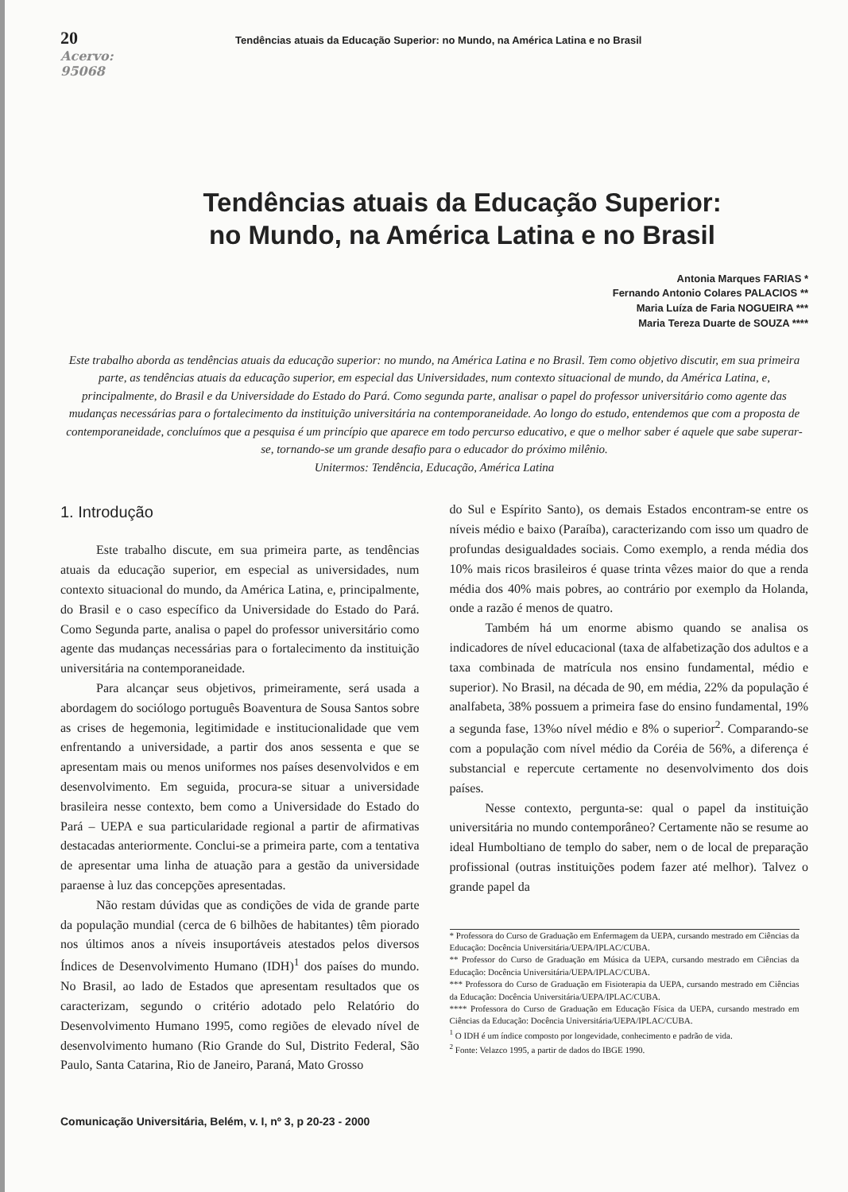20 Tendências atuais da Educação Superior: no Mundo, na América Latina e no Brasil
Acervo: 95068
Tendências atuais da Educação Superior:
no Mundo, na América Latina e no Brasil
Antonia Marques FARIAS *
Fernando Antonio Colares PALACIOS **
Maria Luíza de Faria NOGUEIRA ***
Maria Tereza Duarte de SOUZA ****
Este trabalho aborda as tendências atuais da educação superior: no mundo, na América Latina e no Brasil. Tem como objetivo discutir, em sua primeira parte, as tendências atuais da educação superior, em especial das Universidades, num contexto situacional de mundo, da América Latina, e, principalmente, do Brasil e da Universidade do Estado do Pará. Como segunda parte, analisar o papel do professor universitário como agente das mudanças necessárias para o fortalecimento da instituição universitária na contemporaneidade. Ao longo do estudo, entendemos que com a proposta de contemporaneidade, concluímos que a pesquisa é um princípio que aparece em todo percurso educativo, e que o melhor saber é aquele que sabe superar-se, tornando-se um grande desafio para o educador do próximo milênio.
Unitermos: Tendência, Educação, América Latina
1. Introdução
Este trabalho discute, em sua primeira parte, as tendências atuais da educação superior, em especial as universidades, num contexto situacional do mundo, da América Latina, e, principalmente, do Brasil e o caso específico da Universidade do Estado do Pará. Como Segunda parte, analisa o papel do professor universitário como agente das mudanças necessárias para o fortalecimento da instituição universitária na contemporaneidade.
Para alcançar seus objetivos, primeiramente, será usada a abordagem do sociólogo português Boaventura de Sousa Santos sobre as crises de hegemonia, legitimidade e institucionalidade que vem enfrentando a universidade, a partir dos anos sessenta e que se apresentam mais ou menos uniformes nos países desenvolvidos e em desenvolvimento. Em seguida, procura-se situar a universidade brasileira nesse contexto, bem como a Universidade do Estado do Pará – UEPA e sua particularidade regional a partir de afirmativas destacadas anteriormente. Conclui-se a primeira parte, com a tentativa de apresentar uma linha de atuação para a gestão da universidade paraense à luz das concepções apresentadas.
Não restam dúvidas que as condições de vida de grande parte da população mundial (cerca de 6 bilhões de habitantes) têm piorado nos últimos anos a níveis insuportáveis atestados pelos diversos Índices de Desenvolvimento Humano (IDH)<sup>1</sup> dos países do mundo. No Brasil, ao lado de Estados que apresentam resultados que os caracterizam, segundo o critério adotado pelo Relatório do Desenvolvimento Humano 1995, como regiões de elevado nível de desenvolvimento humano (Rio Grande do Sul, Distrito Federal, São Paulo, Santa Catarina, Rio de Janeiro, Paraná, Mato Grosso
do Sul e Espírito Santo), os demais Estados encontram-se entre os níveis médio e baixo (Paraíba), caracterizando com isso um quadro de profundas desigualdades sociais. Como exemplo, a renda média dos 10% mais ricos brasileiros é quase trinta vêzes maior do que a renda média dos 40% mais pobres, ao contrário por exemplo da Holanda, onde a razão é menos de quatro.
Também há um enorme abismo quando se analisa os indicadores de nível educacional (taxa de alfabetização dos adultos e a taxa combinada de matrícula nos ensino fundamental, médio e superior). No Brasil, na década de 90, em média, 22% da população é analfabeta, 38% possuem a primeira fase do ensino fundamental, 19% a segunda fase, 13%o nível médio e 8% o superior<sup>2</sup>. Comparando-se com a população com nível médio da Coréia de 56%, a diferença é substancial e repercute certamente no desenvolvimento dos dois países.
Nesse contexto, pergunta-se: qual o papel da instituição universitária no mundo contemporâneo? Certamente não se resume ao ideal Humboltiano de templo do saber, nem o de local de preparação profissional (outras instituições podem fazer até melhor). Talvez o grande papel da
* Professora do Curso de Graduação em Enfermagem da UEPA, cursando mestrado em Ciências da Educação: Docência Universitária/UEPA/IPLAC/CUBA.
** Professor do Curso de Graduação em Música da UEPA, cursando mestrado em Ciências da Educação: Docência Universitária/UEPA/IPLAC/CUBA.
*** Professora do Curso de Graduação em Fisioterapia da UEPA, cursando mestrado em Ciências da Educação: Docência Universitária/UEPA/IPLAC/CUBA.
**** Professora do Curso de Graduação em Educação Física da UEPA, cursando mestrado em Ciências da Educação: Docência Universitária/UEPA/IPLAC/CUBA.
<sup>1</sup> O IDH é um índice composto por longevidade, conhecimento e padrão de vida.
<sup>2</sup> Fonte: Velazco 1995, a partir de dados do IBGE 1990.
Comunicação Universitária, Belém, v. I, nº 3, p 20-23 - 2000